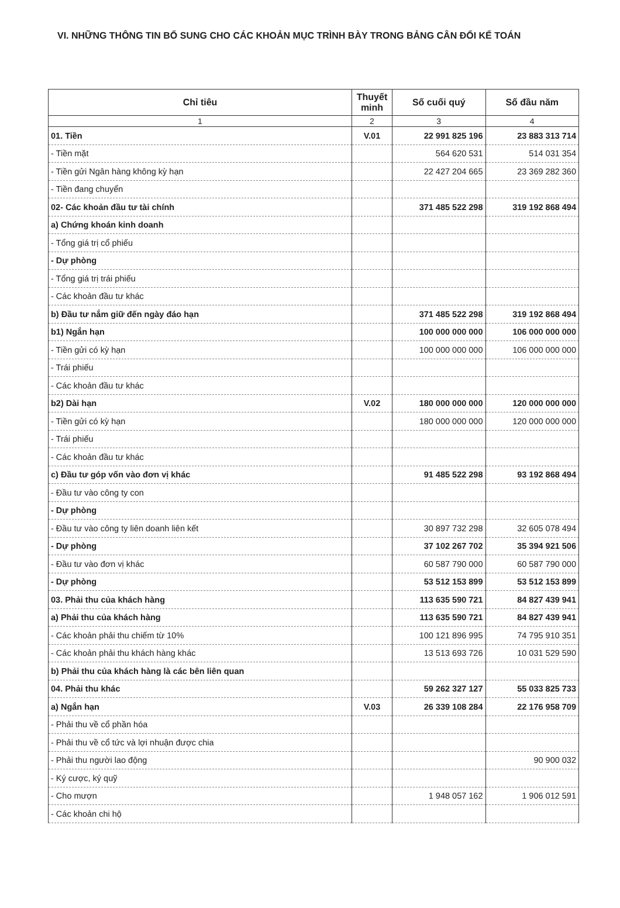VI. NHỮNG THÔNG TIN BỔ SUNG CHO CÁC KHOẢN MỤC TRÌNH BÀY TRONG BẢNG CÂN ĐỐI KẾ TOÁN
| Chỉ tiêu | Thuyết minh | Số cuối quý | Số đầu năm |
| --- | --- | --- | --- |
| 1 | 2 | 3 | 4 |
| 01. Tiền | V.01 | 22 991 825 196 | 23 883 313 714 |
| - Tiền mặt | | 564 620 531 | 514 031 354 |
| - Tiền gửi Ngân hàng không kỳ hạn | | 22 427 204 665 | 23 369 282 360 |
| - Tiền đang chuyển | | | |
| 02- Các khoản đầu tư tài chính | | 371 485 522 298 | 319 192 868 494 |
| a) Chứng khoán kinh doanh | | | |
| - Tổng giá trị cổ phiếu | | | |
| - Dự phòng | | | |
| - Tổng giá trị trái phiếu | | | |
| - Các khoản đầu tư khác | | | |
| b) Đầu tư nắm giữ đến ngày đáo hạn | | 371 485 522 298 | 319 192 868 494 |
| b1) Ngắn hạn | | 100 000 000 000 | 106 000 000 000 |
| - Tiền gửi có kỳ hạn | | 100 000 000 000 | 106 000 000 000 |
| - Trái phiếu | | | |
| - Các khoản đầu tư khác | | | |
| b2) Dài hạn | V.02 | 180 000 000 000 | 120 000 000 000 |
| - Tiền gửi có kỳ hạn | | 180 000 000 000 | 120 000 000 000 |
| - Trái phiếu | | | |
| - Các khoản đầu tư khác | | | |
| c) Đầu tư góp vốn vào đơn vị khác | | 91 485 522 298 | 93 192 868 494 |
| - Đầu tư vào công ty con | | | |
| - Dự phòng | | | |
| - Đầu tư vào công ty liên doanh liên kết | | 30 897 732 298 | 32 605 078 494 |
| - Dự phòng | | 37 102 267 702 | 35 394 921 506 |
| - Đầu tư vào đơn vị khác | | 60 587 790 000 | 60 587 790 000 |
| - Dự phòng | | 53 512 153 899 | 53 512 153 899 |
| 03. Phải thu của khách hàng | | 113 635 590 721 | 84 827 439 941 |
| a) Phải thu của khách hàng | | 113 635 590 721 | 84 827 439 941 |
| - Các khoản phải thu chiếm từ 10% | | 100 121 896 995 | 74 795 910 351 |
| - Các khoản phải thu khách hàng khác | | 13 513 693 726 | 10 031 529 590 |
| b) Phải thu của khách hàng là các bên liên quan | | | |
| 04. Phải thu khác | | 59 262 327 127 | 55 033 825 733 |
| a) Ngắn hạn | V.03 | 26 339 108 284 | 22 176 958 709 |
| - Phải thu về cổ phần hóa | | | |
| - Phải thu về cổ tức và lợi nhuận được chia | | | |
| - Phải thu người lao động | | | 90 900 032 |
| - Ký cược, ký quỹ | | | |
| - Cho mượn | | 1 948 057 162 | 1 906 012 591 |
| - Các khoản chi hộ | | | |